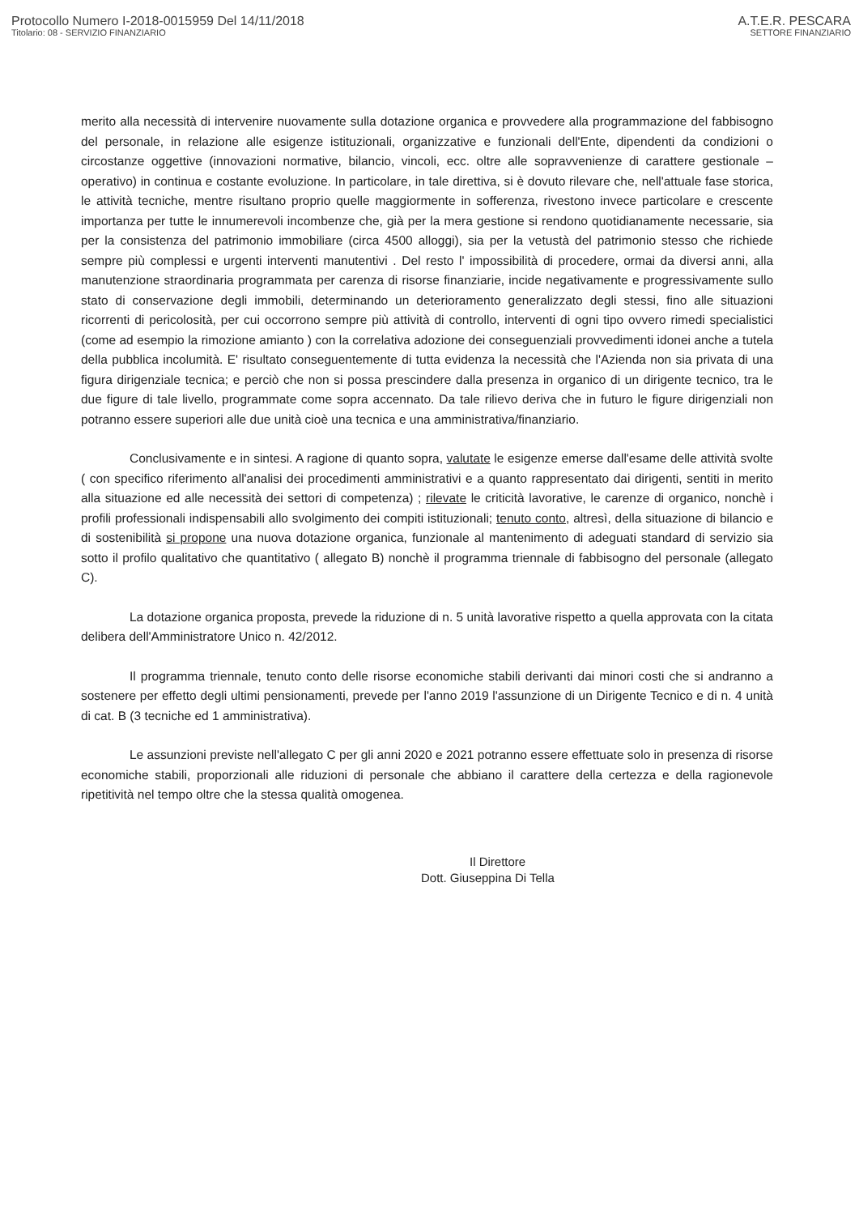Protocollo Numero I-2018-0015959 Del 14/11/2018
Titolario: 08 - SERVIZIO FINANZIARIO
A.T.E.R. PESCARA
SETTORE FINANZIARIO
merito alla necessità di intervenire nuovamente sulla dotazione organica e provvedere alla programmazione del fabbisogno del personale, in relazione alle esigenze istituzionali, organizzative e funzionali dell'Ente, dipendenti da condizioni o circostanze oggettive (innovazioni normative, bilancio, vincoli, ecc. oltre alle sopravvenienze di carattere gestionale – operativo) in continua e costante evoluzione. In particolare, in tale direttiva, si è dovuto rilevare che, nell'attuale fase storica, le attività tecniche, mentre risultano proprio quelle maggiormente in sofferenza, rivestono invece particolare e crescente importanza per tutte le innumerevoli incombenze che, già per la mera gestione si rendono quotidianamente necessarie, sia per la consistenza del patrimonio immobiliare (circa 4500 alloggi), sia per la vetustà del patrimonio stesso che richiede sempre più complessi e urgenti interventi manutentivi . Del resto l' impossibilità di procedere, ormai da diversi anni, alla manutenzione straordinaria programmata per carenza di risorse finanziarie, incide negativamente e progressivamente sullo stato di conservazione degli immobili, determinando un deterioramento generalizzato degli stessi, fino alle situazioni ricorrenti di pericolosità, per cui occorrono sempre più attività di controllo, interventi di ogni tipo ovvero rimedi specialistici (come ad esempio la rimozione amianto ) con la correlativa adozione dei conseguenziali provvedimenti idonei anche a tutela della pubblica incolumità. E' risultato conseguentemente di tutta evidenza la necessità che l'Azienda non sia privata di una figura dirigenziale tecnica; e perciò che non si possa prescindere dalla presenza in organico di un dirigente tecnico, tra le due figure di tale livello, programmate come sopra accennato. Da tale rilievo deriva che in futuro le figure dirigenziali non potranno essere superiori alle due unità cioè una tecnica e una amministrativa/finanziario.
Conclusivamente e in sintesi. A ragione di quanto sopra, valutate le esigenze emerse dall'esame delle attività svolte ( con specifico riferimento all'analisi dei procedimenti amministrativi e a quanto rappresentato dai dirigenti, sentiti in merito alla situazione ed alle necessità dei settori di competenza) ; rilevate le criticità lavorative, le carenze di organico, nonchè i profili professionali indispensabili allo svolgimento dei compiti istituzionali; tenuto conto, altresì, della situazione di bilancio e di sostenibilità si propone una nuova dotazione organica, funzionale al mantenimento di adeguati standard di servizio sia sotto il profilo qualitativo che quantitativo ( allegato B) nonchè il programma triennale di fabbisogno del personale (allegato C).
La dotazione organica proposta, prevede la riduzione di n. 5 unità lavorative rispetto a quella approvata con la citata delibera dell'Amministratore Unico n. 42/2012.
Il programma triennale, tenuto conto delle risorse economiche stabili derivanti dai minori costi che si andranno a sostenere per effetto degli ultimi pensionamenti, prevede per l'anno 2019 l'assunzione di un Dirigente Tecnico e di n. 4 unità di cat. B (3 tecniche ed 1 amministrativa).
Le assunzioni previste nell'allegato C per gli anni 2020 e 2021 potranno essere effettuate solo in presenza di risorse economiche stabili, proporzionali alle riduzioni di personale che abbiano il carattere della certezza e della ragionevole ripetitività nel tempo oltre che la stessa qualità omogenea.
Il Direttore
Dott. Giuseppina Di Tella